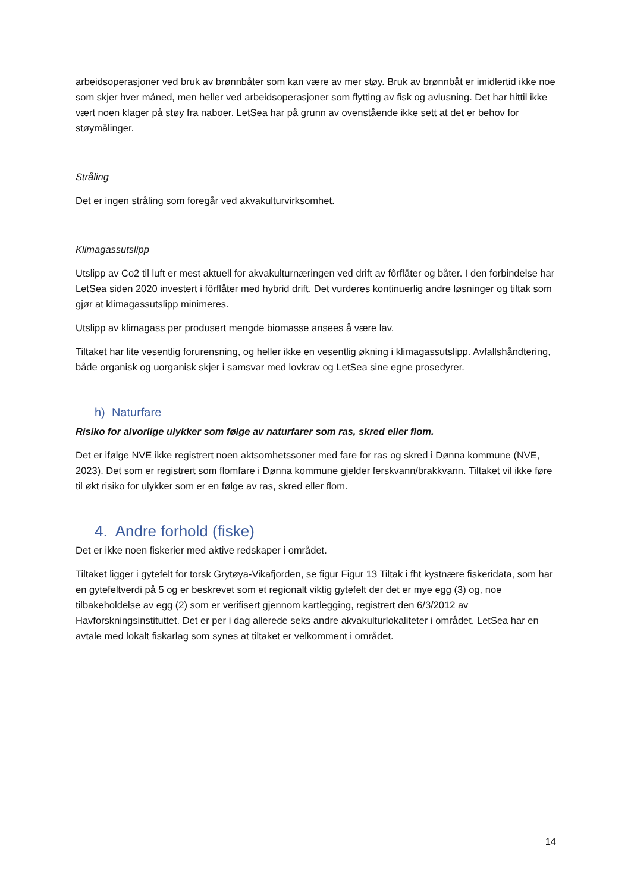arbeidsoperasjoner ved bruk av brønnbåter som kan være av mer støy. Bruk av brønnbåt er imidlertid ikke noe som skjer hver måned, men heller ved arbeidsoperasjoner som flytting av fisk og avlusning. Det har hittil ikke vært noen klager på støy fra naboer. LetSea har på grunn av ovenstående ikke sett at det er behov for støymålinger.
Stråling
Det er ingen stråling som foregår ved akvakulturvirksomhet.
Klimagassutslipp
Utslipp av Co2 til luft er mest aktuell for akvakulturnæringen ved drift av fôrflåter og båter. I den forbindelse har LetSea siden 2020 investert i fôrflåter med hybrid drift. Det vurderes kontinuerlig andre løsninger og tiltak som gjør at klimagassutslipp minimeres.
Utslipp av klimagass per produsert mengde biomasse ansees å være lav.
Tiltaket har lite vesentlig forurensning, og heller ikke en vesentlig økning i klimagassutslipp. Avfallshåndtering, både organisk og uorganisk skjer i samsvar med lovkrav og LetSea sine egne prosedyrer.
h) Naturfare
Risiko for alvorlige ulykker som følge av naturfarer som ras, skred eller flom.
Det er ifølge NVE ikke registrert noen aktsomhetssoner med fare for ras og skred i Dønna kommune (NVE, 2023). Det som er registrert som flomfare i Dønna kommune gjelder ferskvann/brakkvann. Tiltaket vil ikke føre til økt risiko for ulykker som er en følge av ras, skred eller flom.
4. Andre forhold (fiske)
Det er ikke noen fiskerier med aktive redskaper i området.
Tiltaket ligger i gytefelt for torsk Grytøya-Vikafjorden, se figur Figur 13 Tiltak i fht kystnære fiskeridata, som har en gytefeltverdi på 5 og er beskrevet som et regionalt viktig gytefelt der det er mye egg (3) og, noe tilbakeholdelse av egg (2) som er verifisert gjennom kartlegging, registrert den 6/3/2012 av Havforskningsinstituttet. Det er per i dag allerede seks andre akvakulturlokaliteter i området. LetSea har en avtale med lokalt fiskarlag som synes at tiltaket er velkomment i området.
14